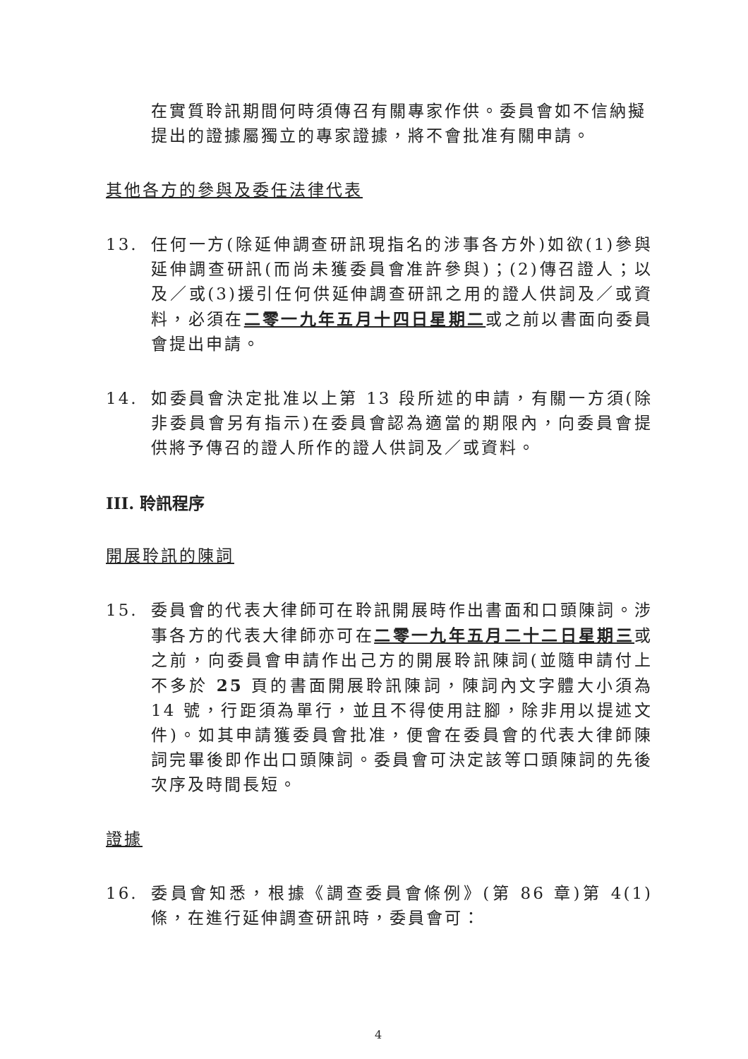在實質聆訊期間何時須傳召有關專家作供。委員會如不信納擬提出的證據屬獨立的專家證據，將不會批准有關申請。
其他各方的參與及委任法律代表
13. 任何一方(除延伸調查研訊現指名的涉事各方外)如欲(1)參與延伸調查研訊(而尚未獲委員會准許參與)；(2)傳召證人；以及／或(3)援引任何供延伸調查研訊之用的證人供詞及／或資料，必須在二零一九年五月十四日星期二或之前以書面向委員會提出申請。
14. 如委員會決定批准以上第 13 段所述的申請，有關一方須(除非委員會另有指示)在委員會認為適當的期限內，向委員會提供將予傳召的證人所作的證人供詞及／或資料。
III. 聆訊程序
開展聆訊的陳詞
15. 委員會的代表大律師可在聆訊開展時作出書面和口頭陳詞。涉事各方的代表大律師亦可在二零一九年五月二十二日星期三或之前，向委員會申請作出己方的開展聆訊陳詞(並隨申請付上不多於 25 頁的書面開展聆訊陳詞，陳詞內文字體大小須為 14 號，行距須為單行，並且不得使用註腳，除非用以提述文件)。如其申請獲委員會批准，便會在委員會的代表大律師陳詞完畢後即作出口頭陳詞。委員會可決定該等口頭陳詞的先後次序及時間長短。
證據
16. 委員會知悉，根據《調查委員會條例》(第 86 章)第 4(1)條，在進行延伸調查研訊時，委員會可：
4